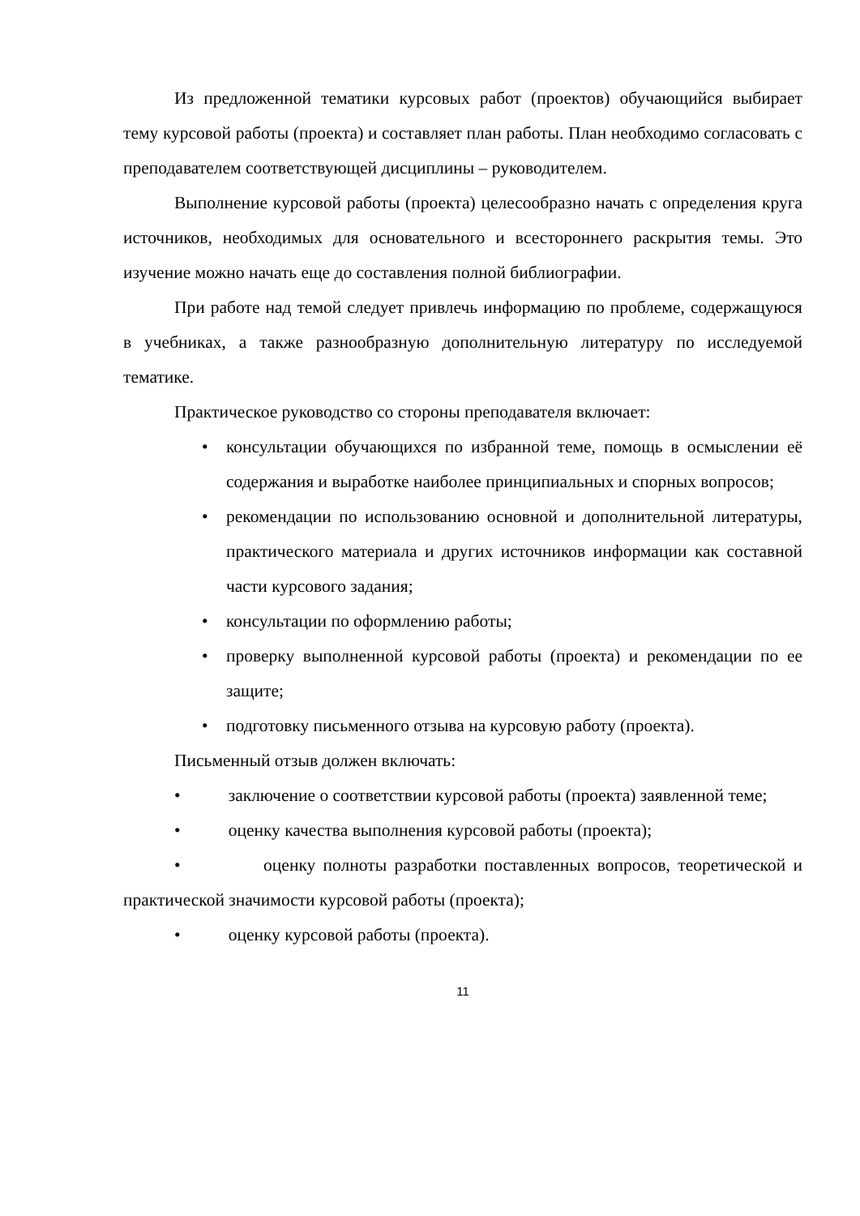Из предложенной тематики курсовых работ (проектов) обучающийся выбирает тему курсовой работы (проекта) и составляет план работы. План необходимо согласовать с преподавателем соответствующей дисциплины – руководителем.
Выполнение курсовой работы (проекта) целесообразно начать с определения круга источников, необходимых для основательного и всестороннего раскрытия темы. Это изучение можно начать еще до составления полной библиографии.
При работе над темой следует привлечь информацию по проблеме, содержащуюся в учебниках, а также разнообразную дополнительную литературу по исследуемой тематике.
Практическое руководство со стороны преподавателя включает:
• консультации обучающихся по избранной теме, помощь в осмыслении её содержания и выработке наиболее принципиальных и спорных вопросов;
• рекомендации по использованию основной и дополнительной литературы, практического материала и других источников информации как составной части курсового задания;
• консультации по оформлению работы;
• проверку выполненной курсовой работы (проекта) и рекомендации по ее защите;
• подготовку письменного отзыва на курсовую работу (проекта).
Письменный отзыв должен включать:
• заключение о соответствии курсовой работы (проекта) заявленной теме;
• оценку качества выполнения курсовой работы (проекта);
• оценку полноты разработки поставленных вопросов, теоретической и практической значимости курсовой работы (проекта);
• оценку курсовой работы (проекта).
11